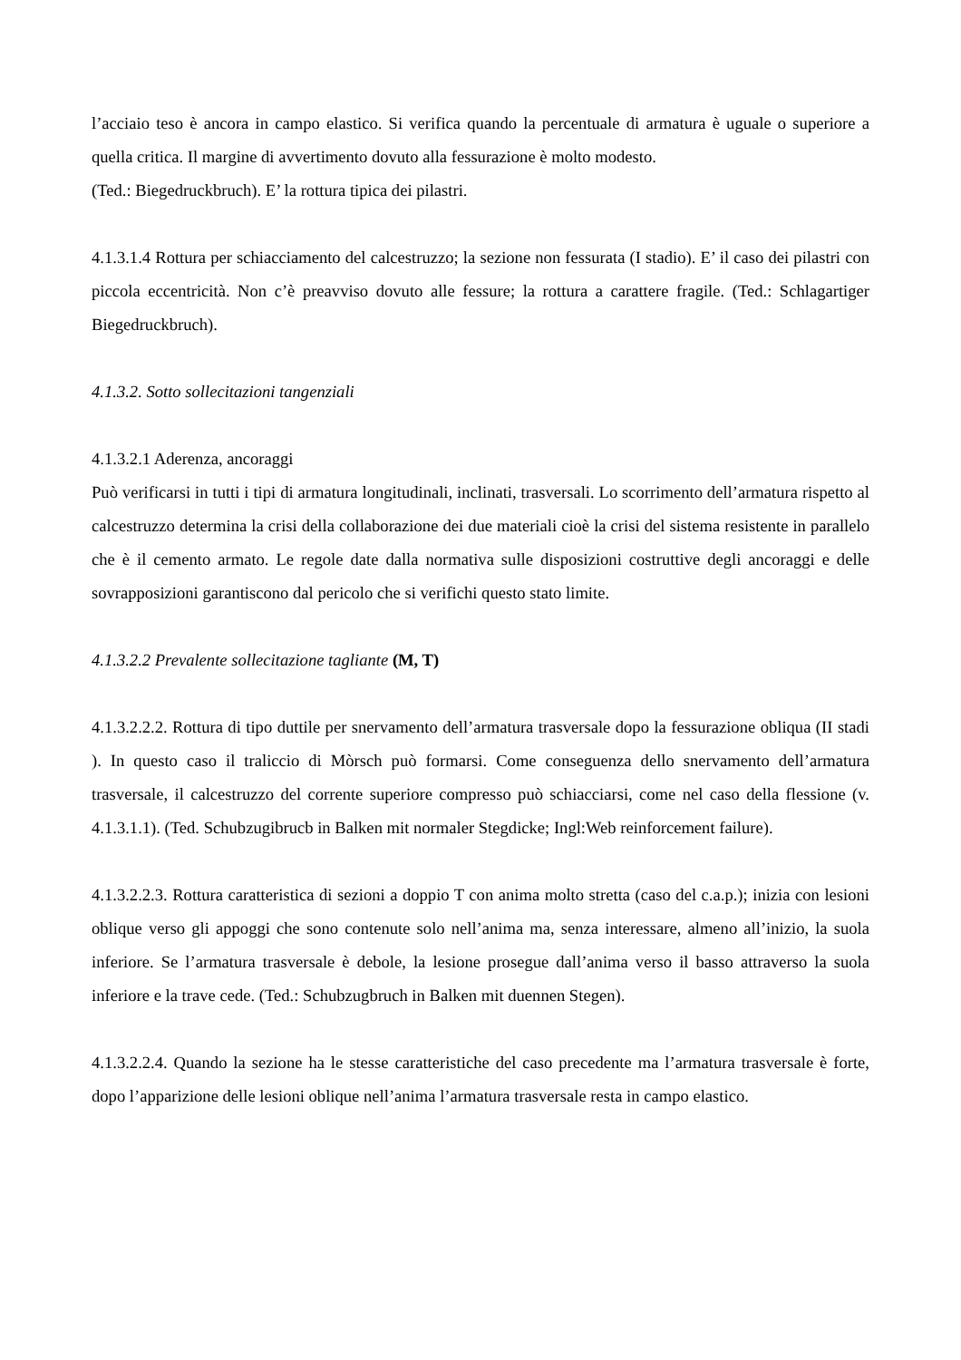l’acciaio teso è ancora in campo elastico. Si verifica quando la percentuale di armatura è uguale o superiore a quella critica. Il margine di avvertimento dovuto alla fessurazione è molto modesto.
(Ted.: Biegedruckbruch). E’ la rottura tipica dei pilastri.
4.1.3.1.4 Rottura per schiacciamento del calcestruzzo; la sezione non fessurata (I stadio). E’ il caso dei pilastri con piccola eccentricità. Non c’è preavviso dovuto alle fessure; la rottura a carattere fragile. (Ted.: Schlagartiger Biegedruckbruch).
4.1.3.2. Sotto sollecitazioni tangenziali
4.1.3.2.1 Aderenza, ancoraggi
Può verificarsi in tutti i tipi di armatura longitudinali, inclinati, trasversali. Lo scorrimento dell’armatura rispetto al calcestruzzo determina la crisi della collaborazione dei due materiali cioè la crisi del sistema resistente in parallelo che è il cemento armato. Le regole date dalla normativa sulle disposizioni costruttive degli ancoraggi e delle sovrapposizioni garantiscono dal pericolo che si verifichi questo stato limite.
4.1.3.2.2 Prevalente sollecitazione tagliante (M, T)
4.1.3.2.2.2. Rottura di tipo duttile per snervamento dell’armatura trasversale dopo la fessurazione obliqua (II stadi ). In questo caso il traliccio di Mòrsch può formarsi. Come conseguenza dello snervamento dell’armatura trasversale, il calcestruzzo del corrente superiore compresso può schiacciarsi, come nel caso della flessione (v. 4.1.3.1.1). (Ted. Schubzugibrucb in Balken mit normaler Stegdicke; Ingl:Web reinforcement failure).
4.1.3.2.2.3. Rottura caratteristica di sezioni a doppio T con anima molto stretta (caso del c.a.p.); inizia con lesioni oblique verso gli appoggi che sono contenute solo nell’anima ma, senza interessare, almeno all’inizio, la suola inferiore. Se l’armatura trasversale è debole, la lesione prosegue dall’anima verso il basso attraverso la suola inferiore e la trave cede. (Ted.: Schubzugbruch in Balken mit duennen Stegen).
4.1.3.2.2.4. Quando la sezione ha le stesse caratteristiche del caso precedente ma l’armatura trasversale è forte, dopo l’apparizione delle lesioni oblique nell’anima l’armatura trasversale resta in campo elastico.